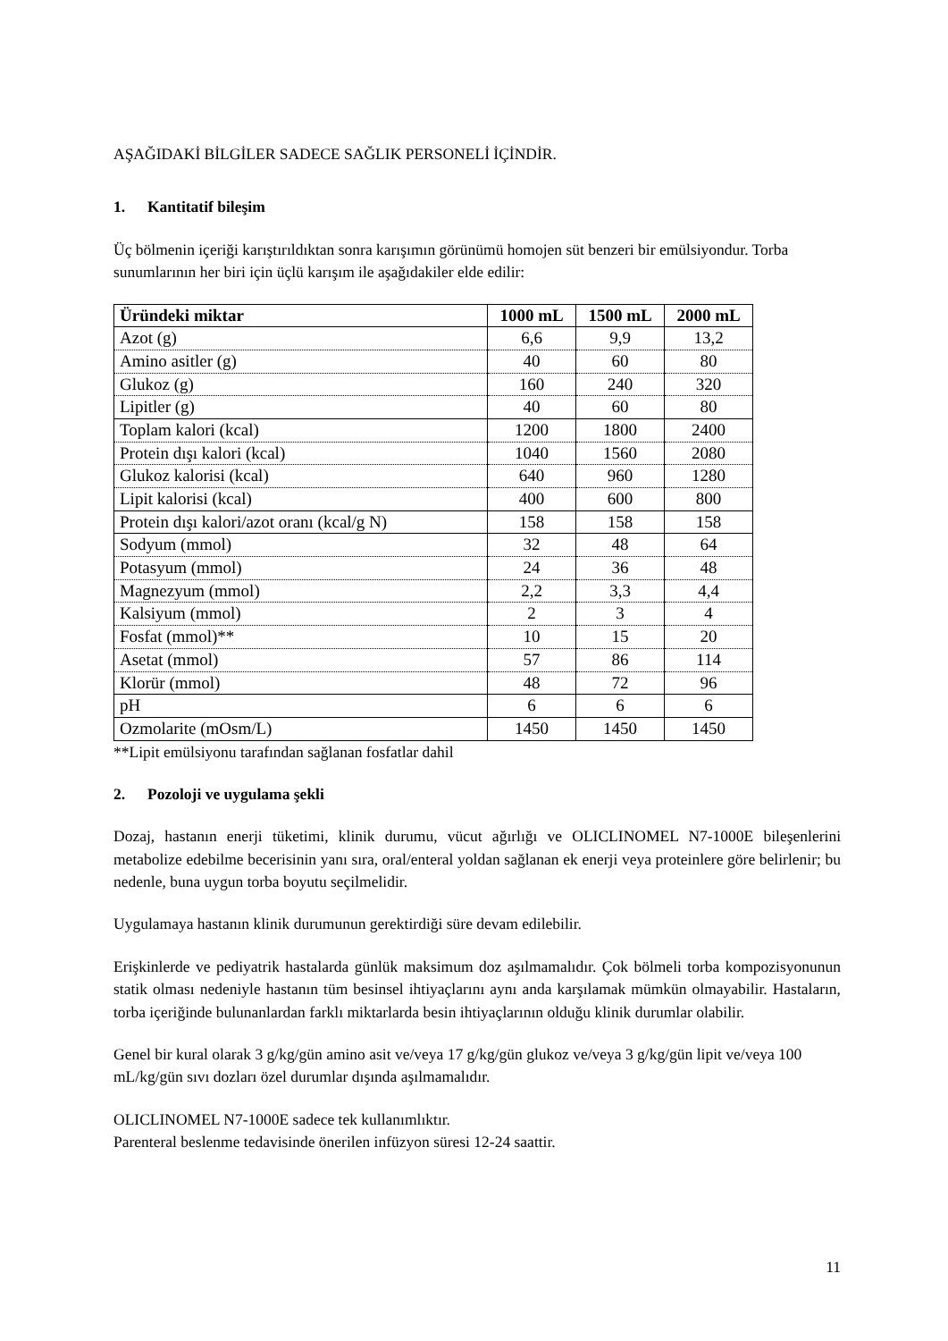AŞAĞIDAKİ BİLGİLER SADECE SAĞLIK PERSONELİ İÇİNDİR.
1. Kantitatif bileşim
Üç bölmenin içeriği karıştırıldıktan sonra karışımın görünümü homojen süt benzeri bir emülsiyondur. Torba sunumlarının her biri için üçlü karışım ile aşağıdakiler elde edilir:
| Üründeki miktar | 1000 mL | 1500 mL | 2000 mL |
| --- | --- | --- | --- |
| Azot (g) | 6,6 | 9,9 | 13,2 |
| Amino asitler (g) | 40 | 60 | 80 |
| Glukoz (g) | 160 | 240 | 320 |
| Lipitler (g) | 40 | 60 | 80 |
| Toplam kalori (kcal) | 1200 | 1800 | 2400 |
| Protein dışı kalori (kcal) | 1040 | 1560 | 2080 |
| Glukoz kalorisi (kcal) | 640 | 960 | 1280 |
| Lipit kalorisi (kcal) | 400 | 600 | 800 |
| Protein dışı kalori/azot oranı (kcal/g N) | 158 | 158 | 158 |
| Sodyum (mmol) | 32 | 48 | 64 |
| Potasyum (mmol) | 24 | 36 | 48 |
| Magnezyum (mmol) | 2,2 | 3,3 | 4,4 |
| Kalsiyum (mmol) | 2 | 3 | 4 |
| Fosfat (mmol)** | 10 | 15 | 20 |
| Asetat (mmol) | 57 | 86 | 114 |
| Klorür (mmol) | 48 | 72 | 96 |
| pH | 6 | 6 | 6 |
| Ozmolarite (mOsm/L) | 1450 | 1450 | 1450 |
**Lipit emülsiyonu tarafından sağlanan fosfatlar dahil
2. Pozoloji ve uygulama şekli
Dozaj, hastanın enerji tüketimi, klinik durumu, vücut ağırlığı ve OLICLINOMEL N7-1000E bileşenlerini metabolize edebilme becerisinin yanı sıra, oral/enteral yoldan sağlanan ek enerji veya proteinlere göre belirlenir; bu nedenle, buna uygun torba boyutu seçilmelidir.
Uygulamaya hastanın klinik durumunun gerektirdiği süre devam edilebilir.
Erişkinlerde ve pediyatrik hastalarda günlük maksimum doz aşılmamalıdır. Çok bölmeli torba kompozisyonunun statik olması nedeniyle hastanın tüm besinsel ihtiyaçlarını aynı anda karşılamak mümkün olmayabilir. Hastaların, torba içeriğinde bulunanlardan farklı miktarlarda besin ihtiyaçlarının olduğu klinik durumlar olabilir.
Genel bir kural olarak 3 g/kg/gün amino asit ve/veya 17 g/kg/gün glukoz ve/veya 3 g/kg/gün lipit ve/veya 100 mL/kg/gün sıvı dozları özel durumlar dışında aşılmamalıdır.
OLICLINOMEL N7-1000E sadece tek kullanımlıktır.
Parenteral beslenme tedavisinde önerilen infüzyon süresi 12-24 saattir.
11